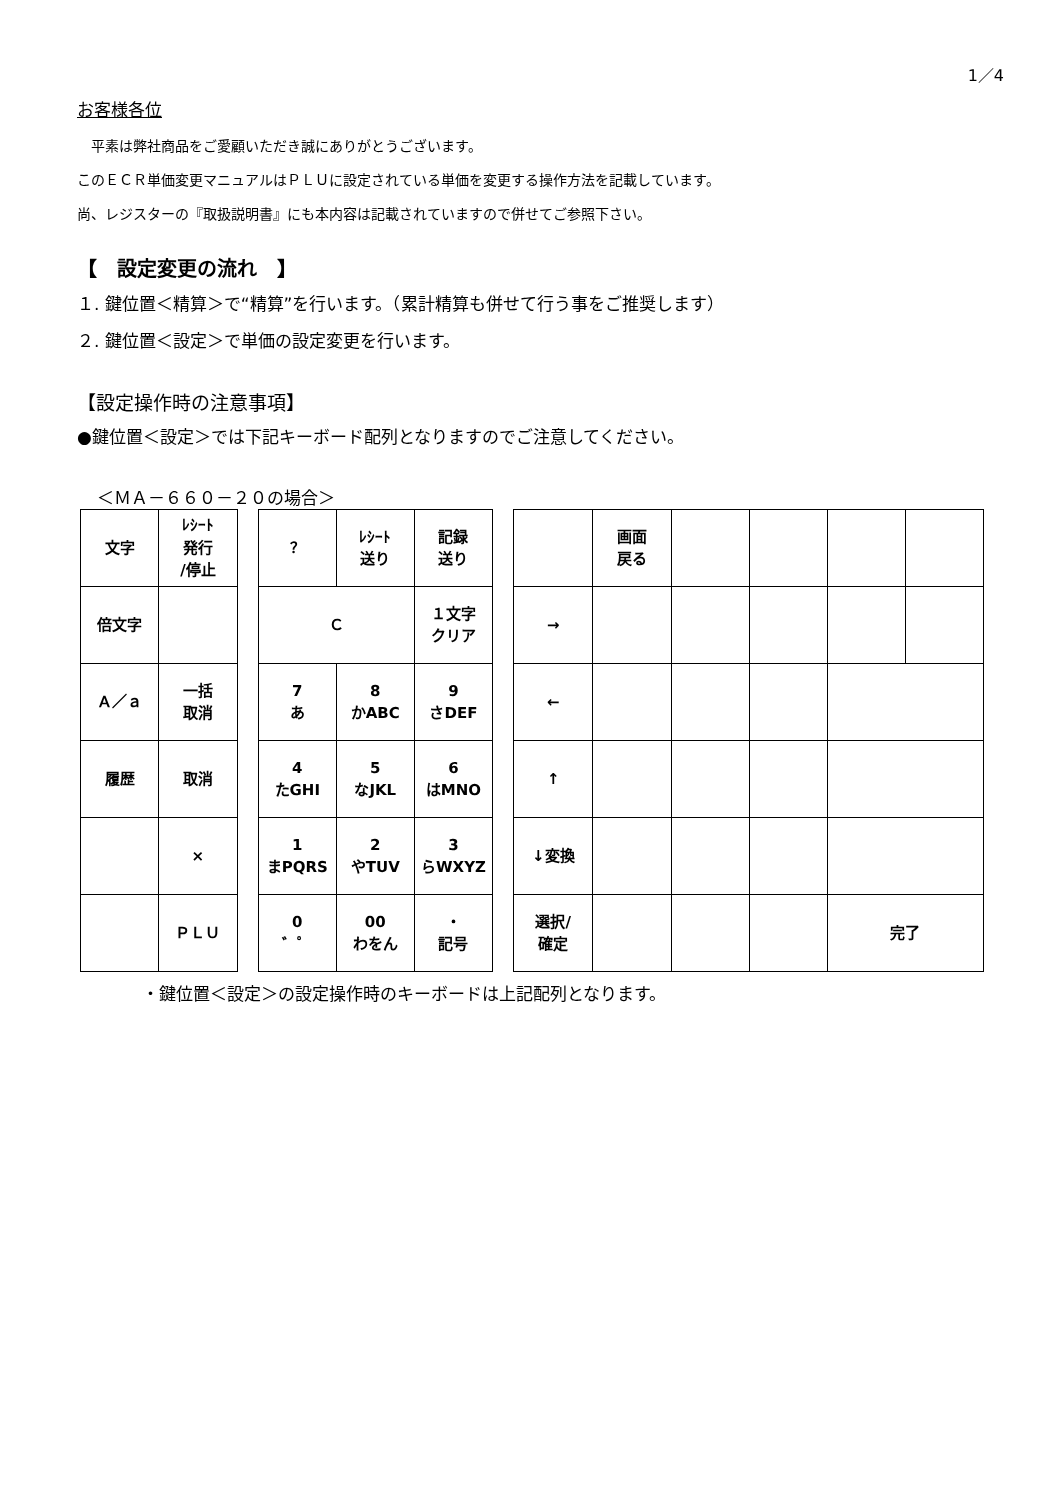1／4
お客様各位
　平素は弊社商品をご愛顧いただき誠にありがとうございます。
このＥＣＲ単価変更マニュアルはＰＬＵに設定されている単価を変更する操作方法を記載しています。
尚、レジスターの『取扱説明書』にも本内容は記載されていますので併せてご参照下さい。
【　設定変更の流れ　】
１. 鍵位置＜精算＞で“精算”を行います。（累計精算も併せて行う事をご推奨します）
２. 鍵位置＜設定＞で単価の設定変更を行います。
【設定操作時の注意事項】
●鍵位置＜設定＞では下記キーボード配列となりますのでご注意してください。
＜ＭＡ－６６０－２０の場合＞
| 文字 | ﾚｼｰﾄ 発行 /停止 |
| 倍文字 | |
| Ａ／ａ | 一括 取消 |
| 履歴 | 取消 |
| | × |
| | ＰＬＵ |
| ？ | ﾚｼｰﾄ 送り | 記録 送り |
| Ｃ | | １文字 クリア |
| 7 あ | 8 かABC | 9 さDEF |
| 4 たGHI | 5 なJKL | 6 はMNO |
| 1 まPQRS | 2 やTUV | 3 らWXYZ |
| 0 ゛゜ | 00 わをん | ・ 記号 |
| | 画面 戻る | | | | |
| → | | | | | |
| ← | | | | | |
| ↑ | | | | | |
| ↓変換 | | | | | |
| 選択/ 確定 | | | | 完了 | |
・鍵位置＜設定＞の設定操作時のキーボードは上記配列となります。